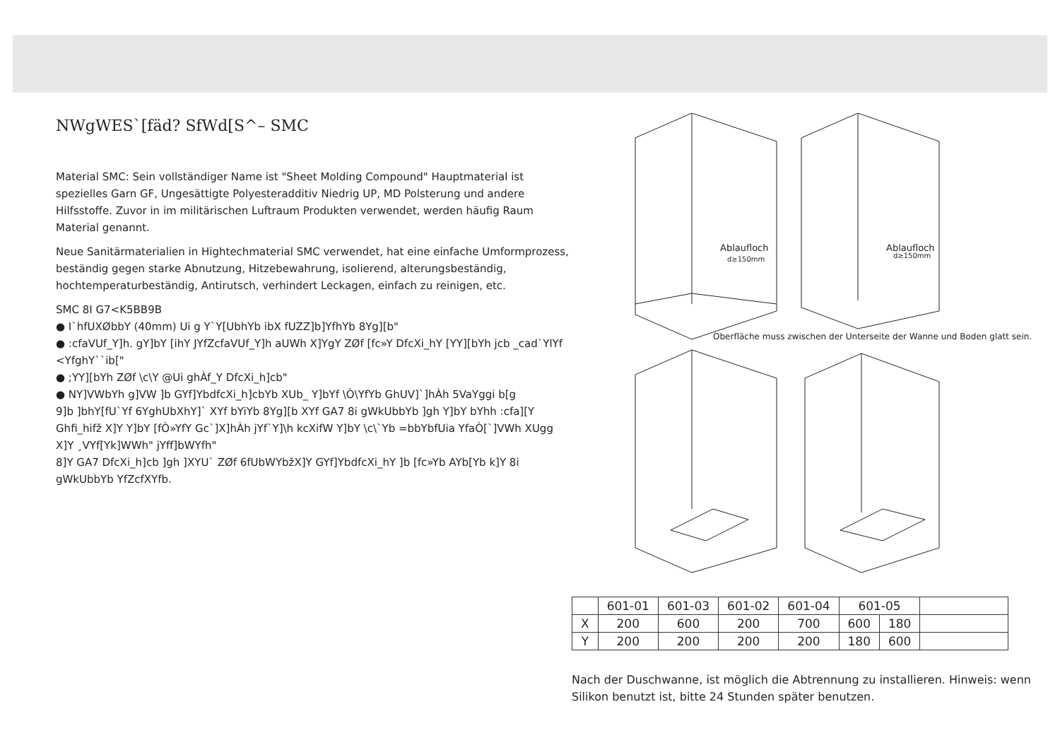NWgWESˋ[fäd? SfWd[S^– SMC
Material SMC: Sein vollständiger Name ist "Sheet Molding Compound" Hauptmaterial ist spezielles Garn GF, Ungesättigte Polyesteradditiv Niedrig UP, MD Polsterung und andere Hilfsstoffe. Zuvor in im militärischen Luftraum Produkten verwendet, werden häufig Raum Material genannt.
Neue Sanitärmaterialien in Hightechmaterial SMC verwendet, hat eine einfache Umformprozess, beständig gegen starke Abnutzung, Hitzebewahrung, isolierend, alterungsbeständig, hochtemperaturbeständig, Antirutsch, verhindert Leckagen, einfach zu reinigen, etc.
SMC 8I G7<K5BB9B
● I`hfUXØbbY (40mm) Ui g Y`Y[UbhYb ibX fUZZ]b]YfhYb 8Yg][b"
● :cfaVUf_Y]h. gY]bY [ihY JYfZcfaVUf_Y]h aUWh X]YgY ZØf [fc»Y DfcXi_hY [YY][bYh jcb _cad`YlYf <YfghY``ib["
● ;YY][bYh ZØf \c\Y @Ui ghÀf_Y DfcXi_h]cb"
● NY]VWbYh g]VW ]b GYf]YbdfcXi_h]cbYb XUb_ Y]bYf \Ò\YfYb GhUV]`]hÀh 5VaYggi b[g
9]b ]bhY[fU`Yf 6YghUbXhY]` XYf bYiYb 8Yg][b XYf GA7 8i gWkUbbYb ]gh Y]bY bYhh :cfa][Y Ghfi_hifž X]Y Y]bY [fÒ»YfY Gc`]X]hÀh jYf`Y]\h kcXifW Y]bY \c\`Yb =bbYbfUia YfaÒ[`]VWh XUgg X]Y ¸VYf[Yk]WWh" jYff]bWYfh"
8]Y GA7 DfcXi_h]cb ]gh ]XYU` ZØf 6fUbWYbžX]Y GYf]YbdfcXi_hY ]b [fc»Yb AYb[Yb k]Y 8i gWkUbbYb YfZcfXYfb.
Ablaufloch
d≥150mm
Ablaufloch
d≥150mm
Oberfläche muss zwischen der Unterseite der Wanne und Boden glatt sein.
| | 601-01 | 601-03 | 601-02 | 601-04 | 601-05 | | |
| X | 200 | 600 | 200 | 700 | 600 | 180 | |
| Y | 200 | 200 | 200 | 200 | 180 | 600 | |
Nach der Duschwanne, ist möglich die Abtrennung zu installieren. Hinweis: wenn Silikon benutzt ist, bitte 24 Stunden später benutzen.